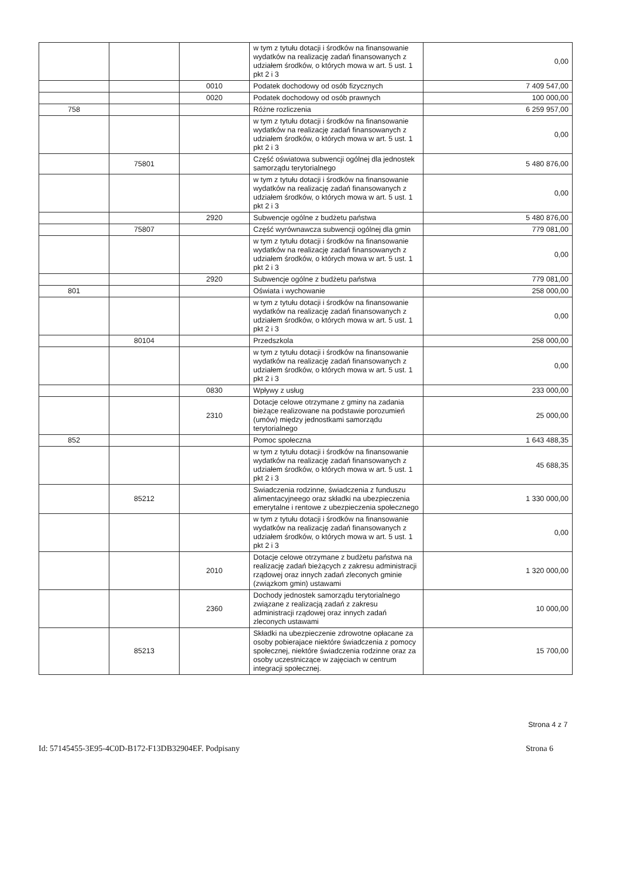| | | | w tym z tytułu dotacji i środków na finansowanie wydatków na realizację zadań finansowanych z udziałem środków, o których mowa w art. 5 ust. 1 pkt 2 i 3 | 0,00 |
| | | 0010 | Podatek dochodowy od osób fizycznych | 7 409 547,00 |
| | | 0020 | Podatek dochodowy od osób prawnych | 100 000,00 |
| 758 | | | Różne rozliczenia | 6 259 957,00 |
| | | | w tym z tytułu dotacji i środków na finansowanie wydatków na realizację zadań finansowanych z udziałem środków, o których mowa w art. 5 ust. 1 pkt 2 i 3 | 0,00 |
| | 75801 | | Część oświatowa subwencji ogólnej dla jednostek samorządu terytorialnego | 5 480 876,00 |
| | | | w tym z tytułu dotacji i środków na finansowanie wydatków na realizację zadań finansowanych z udziałem środków, o których mowa w art. 5 ust. 1 pkt 2 i 3 | 0,00 |
| | | 2920 | Subwencje ogólne z budżetu państwa | 5 480 876,00 |
| | 75807 | | Część wyrównawcza subwencji ogólnej dla gmin | 779 081,00 |
| | | | w tym z tytułu dotacji i środków na finansowanie wydatków na realizację zadań finansowanych z udziałem środków, o których mowa w art. 5 ust. 1 pkt 2 i 3 | 0,00 |
| | | 2920 | Subwencje ogólne z budżetu państwa | 779 081,00 |
| 801 | | | Oświata i wychowanie | 258 000,00 |
| | | | w tym z tytułu dotacji i środków na finansowanie wydatków na realizację zadań finansowanych z udziałem środków, o których mowa w art. 5 ust. 1 pkt 2 i 3 | 0,00 |
| | 80104 | | Przedszkola | 258 000,00 |
| | | | w tym z tytułu dotacji i środków na finansowanie wydatków na realizację zadań finansowanych z udziałem środków, o których mowa w art. 5 ust. 1 pkt 2 i 3 | 0,00 |
| | | 0830 | Wpływy z usług | 233 000,00 |
| | | 2310 | Dotacje celowe otrzymane z gminy na zadania bieżące realizowane na podstawie porozumień (umów) między jednostkami samorządu terytorialnego | 25 000,00 |
| 852 | | | Pomoc społeczna | 1 643 488,35 |
| | | | w tym z tytułu dotacji i środków na finansowanie wydatków na realizację zadań finansowanych z udziałem środków, o których mowa w art. 5 ust. 1 pkt 2 i 3 | 45 688,35 |
| | 85212 | | Swiadczenia rodzinne, świadczenia z funduszu alimentacyjneego oraz składki na ubezpieczenia emerytalne i rentowe z ubezpieczenia społecznego | 1 330 000,00 |
| | | | w tym z tytułu dotacji i środków na finansowanie wydatków na realizację zadań finansowanych z udziałem środków, o których mowa w art. 5 ust. 1 pkt 2 i 3 | 0,00 |
| | | 2010 | Dotacje celowe otrzymane z budżetu państwa na realizację zadań bieżących z zakresu administracji rządowej oraz innych zadań zleconych gminie (związkom gmin) ustawami | 1 320 000,00 |
| | | 2360 | Dochody jednostek samorządu terytorialnego związane z realizacją zadań z zakresu administracji rządowej oraz innych zadań zleconych ustawami | 10 000,00 |
| | 85213 | | Składki na ubezpieczenie zdrowotne opłacane za osoby pobierajace niektóre świadczenia z pomocy społecznej, niektóre świadczenia rodzinne oraz za osoby uczestniczące w zajęciach w centrum integracji społecznej. | 15 700,00 |
Strona 4 z 7
Id: 57145455-3E95-4C0D-B172-F13DB32904EF. Podpisany Strona 6